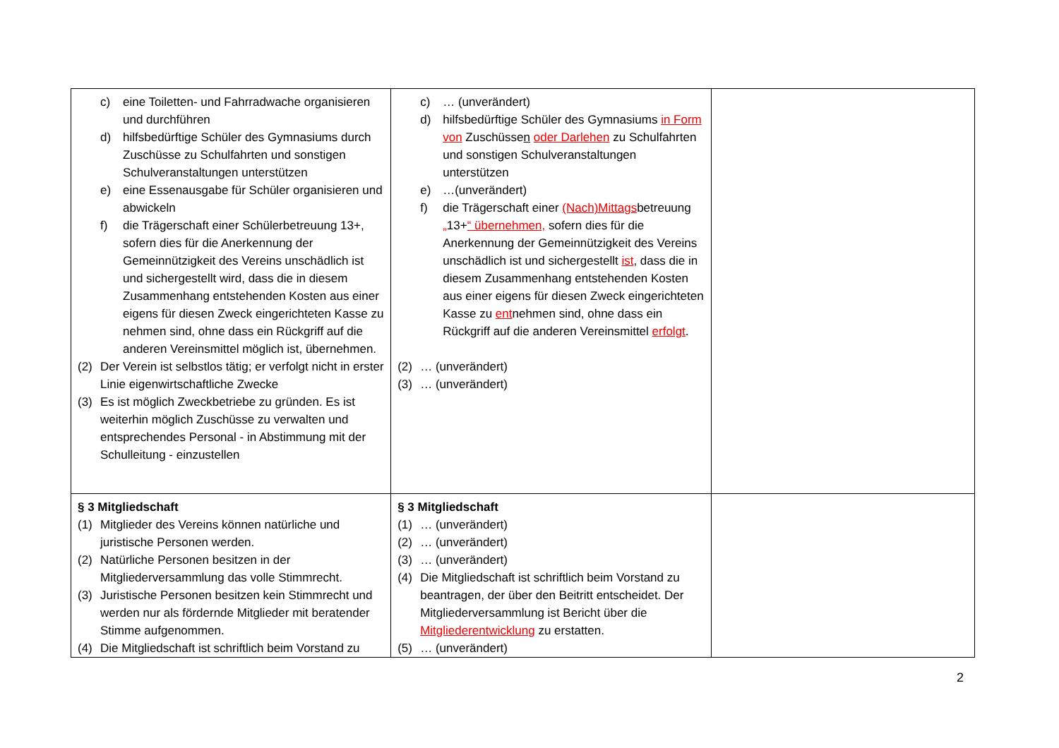| c) eine Toiletten- und Fahrradwache organisieren und durchführen d) hilfsbedürftige Schüler des Gymnasiums durch Zuschüsse zu Schulfahrten und sonstigen Schulveranstaltungen unterstützen e) eine Essenausgabe für Schüler organisieren und abwickeln f) die Trägerschaft einer Schülerbetreuung 13+, sofern dies für die Anerkennung der Gemeinnützigkeit des Vereins unschädlich ist und sichergestellt wird, dass die in diesem Zusammenhang entstehenden Kosten aus einer eigens für diesen Zweck eingerichteten Kasse zu nehmen sind, ohne dass ein Rückgriff auf die anderen Vereinsmittel möglich ist, übernehmen. (2) Der Verein ist selbstlos tätig; er verfolgt nicht in erster Linie eigenwirtschaftliche Zwecke (3) Es ist möglich Zweckbetriebe zu gründen. Es ist weiterhin möglich Zuschüsse zu verwalten und entsprechendes Personal - in Abstimmung mit der Schulleitung - einzustellen | c) … (unverändert) d) hilfsbedürftige Schüler des Gymnasiums in Form von Zuschüsse n oder Darlehen zu Schulfahrten und sonstigen Schulveranstaltungen unterstützen e) …(unverändert) f) die Trägerschaft einer (Nach)Mittags betreuung „ 13+ “ übernehmen, sofern dies für die Anerkennung der Gemeinnützigkeit des Vereins unschädlich ist und sichergestellt ist , dass die in diesem Zusammenhang entstehenden Kosten aus einer eigens für diesen Zweck eingerichteten Kasse zu ent nehmen sind, ohne dass ein Rückgriff auf die anderen Vereinsmittel erfolgt . (2) … (unverändert) (3) … (unverändert) | |
| § 3 Mitgliedschaft (1) Mitglieder des Vereins können natürliche und juristische Personen werden. (2) Natürliche Personen besitzen in der Mitgliederversammlung das volle Stimmrecht. (3) Juristische Personen besitzen kein Stimmrecht und werden nur als fördernde Mitglieder mit beratender Stimme aufgenommen. (4) Die Mitgliedschaft ist schriftlich beim Vorstand zu | § 3 Mitgliedschaft (1) … (unverändert) (2) … (unverändert) (3) … (unverändert) (4) Die Mitgliedschaft ist schriftlich beim Vorstand zu beantragen, der über den Beitritt entscheidet. Der Mitgliederversammlung ist Bericht über die Mitgliederentwicklung zu erstatten. (5) … (unverändert) | |
2